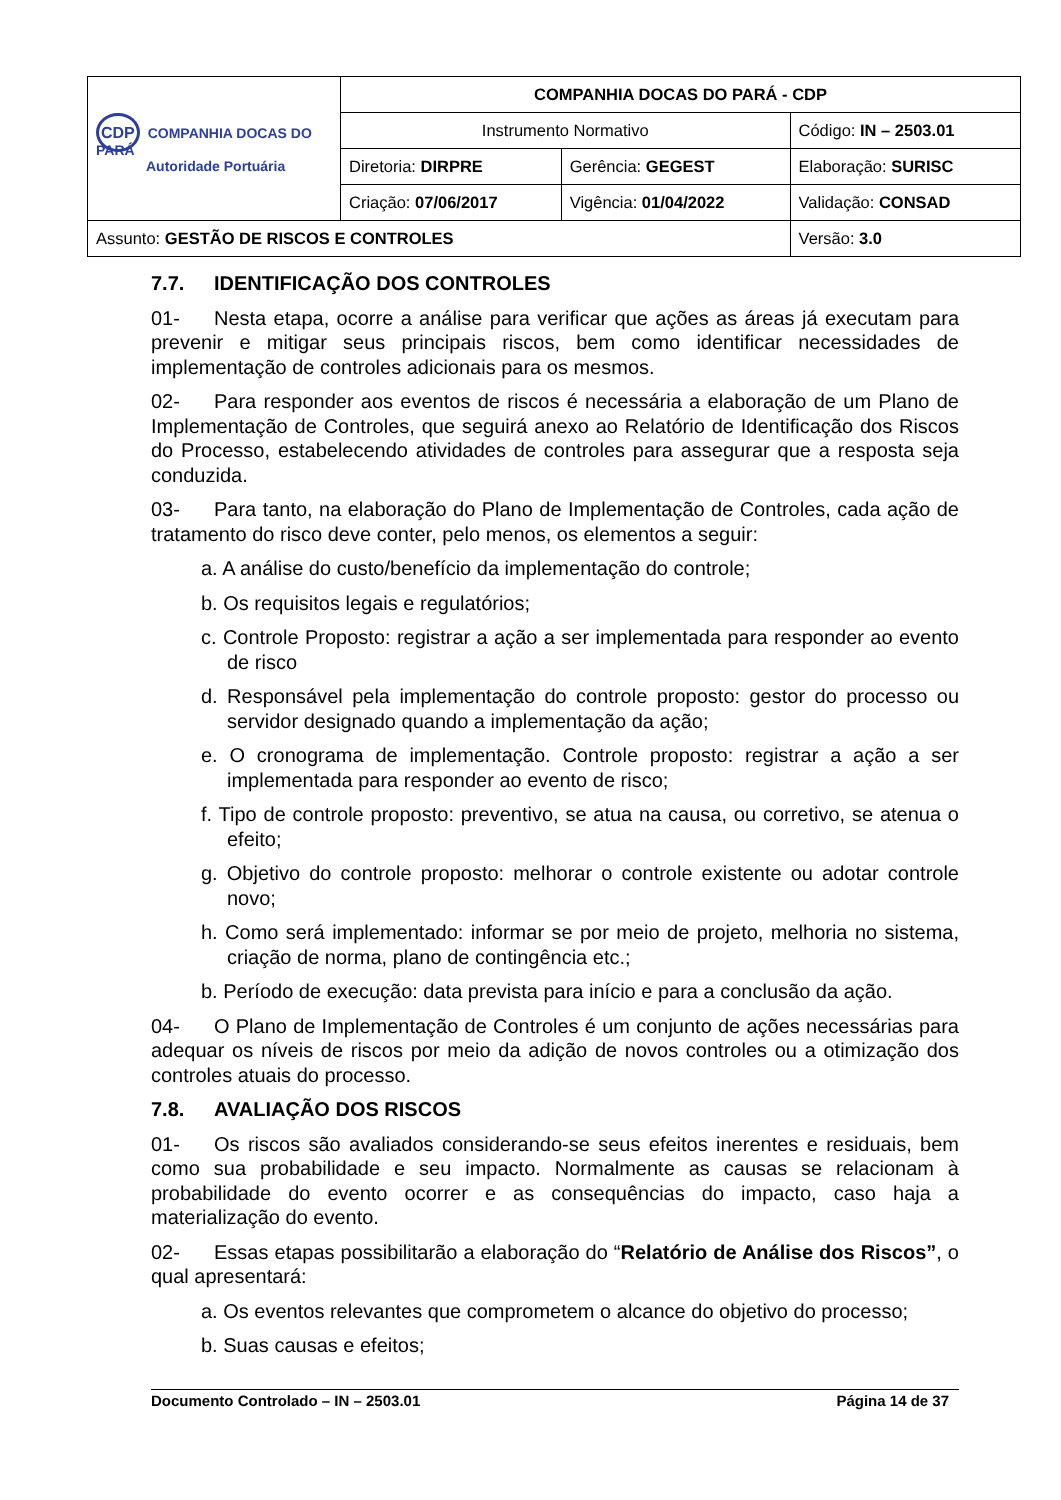| CDP COMPANHIA DOCAS DO PARÁ Autoridade Portuária | COMPANHIA DOCAS DO PARÁ - CDP | | |
| | Instrumento Normativo | | Código: IN – 2503.01 |
| | Diretoria: DIRPRE | Gerência: GEGEST | Elaboração: SURISC |
| | Criação: 07/06/2017 | Vigência: 01/04/2022 | Validação: CONSAD |
| Assunto: GESTÃO DE RISCOS E CONTROLES | | | Versão: 3.0 |
7.7. IDENTIFICAÇÃO DOS CONTROLES
01- Nesta etapa, ocorre a análise para verificar que ações as áreas já executam para prevenir e mitigar seus principais riscos, bem como identificar necessidades de implementação de controles adicionais para os mesmos.
02- Para responder aos eventos de riscos é necessária a elaboração de um Plano de Implementação de Controles, que seguirá anexo ao Relatório de Identificação dos Riscos do Processo, estabelecendo atividades de controles para assegurar que a resposta seja conduzida.
03- Para tanto, na elaboração do Plano de Implementação de Controles, cada ação de tratamento do risco deve conter, pelo menos, os elementos a seguir:
a. A análise do custo/benefício da implementação do controle;
b. Os requisitos legais e regulatórios;
c. Controle Proposto: registrar a ação a ser implementada para responder ao evento de risco
d. Responsável pela implementação do controle proposto: gestor do processo ou servidor designado quando a implementação da ação;
e. O cronograma de implementação. Controle proposto: registrar a ação a ser implementada para responder ao evento de risco;
f. Tipo de controle proposto: preventivo, se atua na causa, ou corretivo, se atenua o efeito;
g. Objetivo do controle proposto: melhorar o controle existente ou adotar controle novo;
h. Como será implementado: informar se por meio de projeto, melhoria no sistema, criação de norma, plano de contingência etc.;
b. Período de execução: data prevista para início e para a conclusão da ação.
04- O Plano de Implementação de Controles é um conjunto de ações necessárias para adequar os níveis de riscos por meio da adição de novos controles ou a otimização dos controles atuais do processo.
7.8. AVALIAÇÃO DOS RISCOS
01- Os riscos são avaliados considerando-se seus efeitos inerentes e residuais, bem como sua probabilidade e seu impacto. Normalmente as causas se relacionam à probabilidade do evento ocorrer e as consequências do impacto, caso haja a materialização do evento.
02- Essas etapas possibilitarão a elaboração do “Relatório de Análise dos Riscos”, o qual apresentará:
a. Os eventos relevantes que comprometem o alcance do objetivo do processo;
b. Suas causas e efeitos;
Documento Controlado – IN – 2503.01 Página 14 de 37